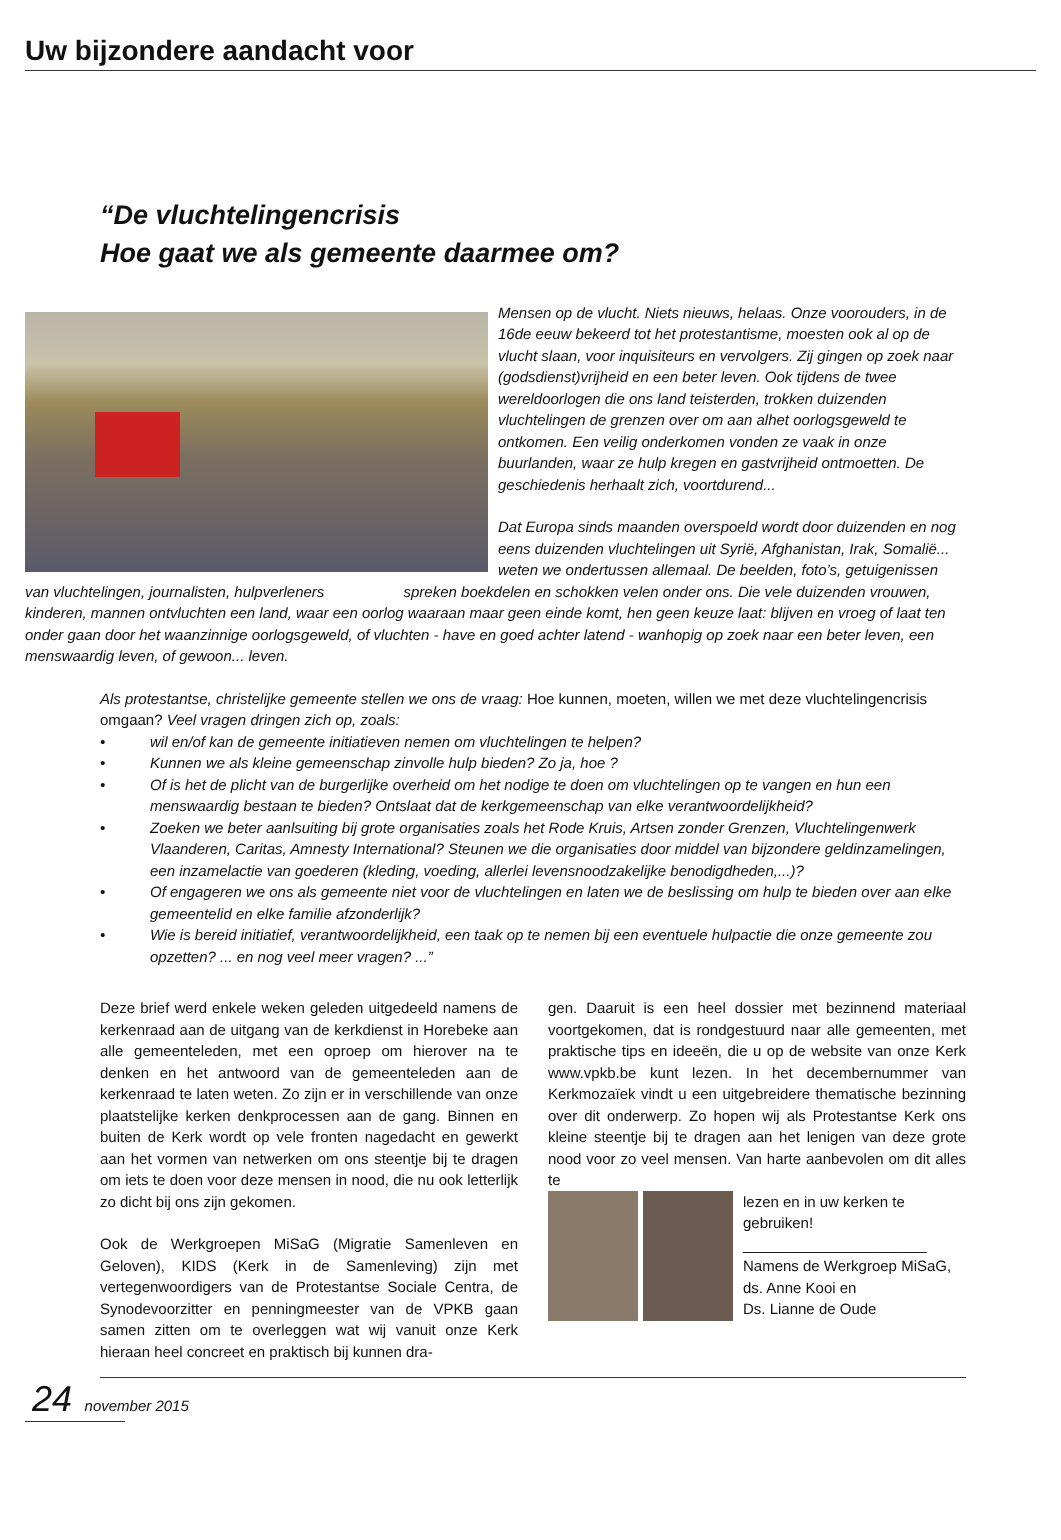Uw bijzondere aandacht voor
“De vluchtelingencrisis
Hoe gaat we als gemeente daarmee om?
Mensen op de vlucht. Niets nieuws, helaas. Onze voorouders, in de 16de eeuw bekeerd tot het protestantisme, moesten ook al op de vlucht slaan, voor inquisiteurs en vervolgers. Zij gingen op zoek naar (godsdienst)vrijheid en een beter leven. Ook tijdens de twee wereldoorlogen die ons land teisterden, trokken duizenden vluchtelingen de grenzen over om aan alhet oorlogsgeweld te ontkomen. Een veilig onderkomen vonden ze vaak in onze buurlanden, waar ze hulp kregen en gastvrijheid ontmoetten. De geschiedenis herhaalt zich, voortdurend...
Dat Europa sinds maanden overspoeld wordt door duizenden en nog eens duizenden vluchtelingen uit Syrië, Afghanistan, Irak, Somalië... weten we ondertussen allemaal. De beelden, foto’s, getuigenissen van vluchtelingen, journalisten, hulpverleners spreken boekdelen en schokken velen onder ons. Die vele duizenden vrouwen, kinderen, mannen ontvluchten een land, waar een oorlog waaraan maar geen einde komt, hen geen keuze laat: blijven en vroeg of laat ten onder gaan door het waanzinnige oorlogsgeweld, of vluchten - have en goed achter latend - wanhopig op zoek naar een beter leven, een menswaardig leven, of gewoon... leven.
Als protestantse, christelijke gemeente stellen we ons de vraag: Hoe kunnen, moeten, willen we met deze vluchtelingencrisis omgaan? Veel vragen dringen zich op, zoals:
• wil en/of kan de gemeente initiatieven nemen om vluchtelingen te helpen?
• Kunnen we als kleine gemeenschap zinvolle hulp bieden? Zo ja, hoe ?
• Of is het de plicht van de burgerlijke overheid om het nodige te doen om vluchtelingen op te vangen en hun een menswaardig bestaan te bieden? Ontslaat dat de kerkgemeenschap van elke verantwoordelijkheid?
• Zoeken we beter aanlsuiting bij grote organisaties zoals het Rode Kruis, Artsen zonder Grenzen, Vluchtelingenwerk Vlaanderen, Caritas, Amnesty International? Steunen we die organisaties door middel van bijzondere geldinzamelingen, een inzamelactie van goederen (kleding, voeding, allerlei levensnoodzakelijke benodigdheden,...)?
• Of engageren we ons als gemeente niet voor de vluchtelingen en laten we de beslissing om hulp te bieden over aan elke gemeentelid en elke familie afzonderlijk?
• Wie is bereid initiatief, verantwoordelijkheid, een taak op te nemen bij een eventuele hulpactie die onze gemeente zou opzetten? ... en nog veel meer vragen? ...”
Deze brief werd enkele weken geleden uitgedeeld namens de kerkenraad aan de uitgang van de kerkdienst in Horebeke aan alle gemeenteleden, met een oproep om hierover na te denken en het antwoord van de gemeenteleden aan de kerkenraad te laten weten. Zo zijn er in verschillende van onze plaatstelijke kerken denkprocessen aan de gang. Binnen en buiten de Kerk wordt op vele fronten nagedacht en gewerkt aan het vormen van netwerken om ons steentje bij te dragen om iets te doen voor deze mensen in nood, die nu ook letterlijk zo dicht bij ons zijn gekomen.
Ook de Werkgroepen MiSaG (Migratie Samenleven en Geloven), KIDS (Kerk in de Samenleving) zijn met vertegenwoordigers van de Protestantse Sociale Centra, de Synodevoorzitter en penningmeester van de VPKB gaan samen zitten om te overleggen wat wij vanuit onze Kerk hieraan heel concreet en praktisch bij kunnen dra-
gen. Daaruit is een heel dossier met bezinnend materiaal voortgekomen, dat is rondgestuurd naar alle gemeenten, met praktische tips en ideeën, die u op de website van onze Kerk www.vpkb.be kunt lezen. In het decembernummer van Kerkmozaïek vindt u een uitgebreidere thematische bezinning over dit onderwerp. Zo hopen wij als Protestantse Kerk ons kleine steentje bij te dragen aan het lenigen van deze grote nood voor zo veel mensen. Van harte aanbevolen om dit alles te
lezen en in uw kerken te gebruiken!
______________________
Namens de Werkgroep MiSaG,
ds. Anne Kooi en
Ds. Lianne de Oude
24 november 2015